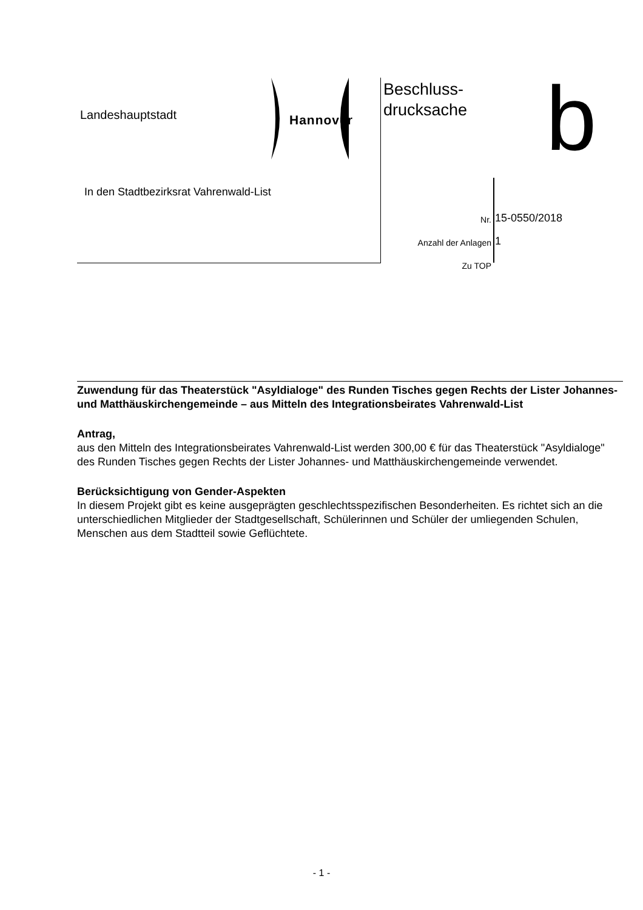Landeshauptstadt Hannover
In den Stadtbezirksrat Vahrenwald-List
Beschluss-
drucksache
b
Nr. 15-0550/2018
Anzahl der Anlagen 1
Zu TOP
Zuwendung für das Theaterstück "Asyldialoge" des Runden Tisches gegen Rechts der Lister Johannes- und Matthäuskirchengemeinde – aus Mitteln des Integrationsbeirates Vahrenwald-List
Antrag,
aus den Mitteln des Integrationsbeirates Vahrenwald-List werden 300,00 € für das Theaterstück "Asyldialoge" des Runden Tisches gegen Rechts der Lister Johannes- und Matthäuskirchengemeinde verwendet.
Berücksichtigung von Gender-Aspekten
In diesem Projekt gibt es keine ausgeprägten geschlechtsspezifischen Besonderheiten. Es richtet sich an die unterschiedlichen Mitglieder der Stadtgesellschaft, Schülerinnen und Schüler der umliegenden Schulen, Menschen aus dem Stadtteil sowie Geflüchtete.
- 1 -